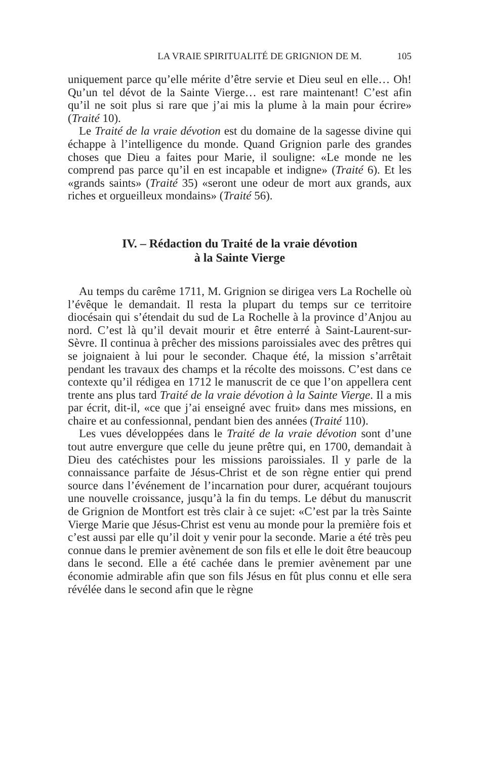LA VRAIE SPIRITUALITÉ DE GRIGNION DE M. 105
uniquement parce qu’elle mérite d’être servie et Dieu seul en elle… Oh! Qu’un tel dévot de la Sainte Vierge… est rare maintenant! C’est afin qu’il ne soit plus si rare que j’ai mis la plume à la main pour écrire» (Traité 10).
Le Traité de la vraie dévotion est du domaine de la sagesse divine qui échappe à l’intelligence du monde. Quand Grignion parle des grandes choses que Dieu a faites pour Marie, il souligne: «Le monde ne les comprend pas parce qu’il en est incapable et indigne» (Traité 6). Et les «grands saints» (Traité 35) «seront une odeur de mort aux grands, aux riches et orgueilleux mondains» (Traité 56).
IV. – Rédaction du Traité de la vraie dévotion
à la Sainte Vierge
Au temps du carême 1711, M. Grignion se dirigea vers La Rochelle où l’évêque le demandait. Il resta la plupart du temps sur ce territoire diocésain qui s’étendait du sud de La Rochelle à la province d’Anjou au nord. C’est là qu’il devait mourir et être enterré à Saint-Laurent-sur-Sèvre. Il continua à prêcher des missions paroissiales avec des prêtres qui se joignaient à lui pour le seconder. Chaque été, la mission s’arrêtait pendant les travaux des champs et la récolte des moissons. C’est dans ce contexte qu’il rédigea en 1712 le manuscrit de ce que l’on appellera cent trente ans plus tard Traité de la vraie dévotion à la Sainte Vierge. Il a mis par écrit, dit-il, «ce que j’ai enseigné avec fruit» dans mes missions, en chaire et au confessionnal, pendant bien des années (Traité 110).
Les vues développées dans le Traité de la vraie dévotion sont d’une tout autre envergure que celle du jeune prêtre qui, en 1700, demandait à Dieu des catéchistes pour les missions paroissiales. Il y parle de la connaissance parfaite de Jésus-Christ et de son règne entier qui prend source dans l’événement de l’incarnation pour durer, acquérant toujours une nouvelle croissance, jusqu’à la fin du temps. Le début du manuscrit de Grignion de Montfort est très clair à ce sujet: «C’est par la très Sainte Vierge Marie que Jésus-Christ est venu au monde pour la première fois et c’est aussi par elle qu’il doit y venir pour la seconde. Marie a été très peu connue dans le premier avènement de son fils et elle le doit être beaucoup dans le second. Elle a été cachée dans le premier avènement par une économie admirable afin que son fils Jésus en fût plus connu et elle sera révélée dans le second afin que le règne